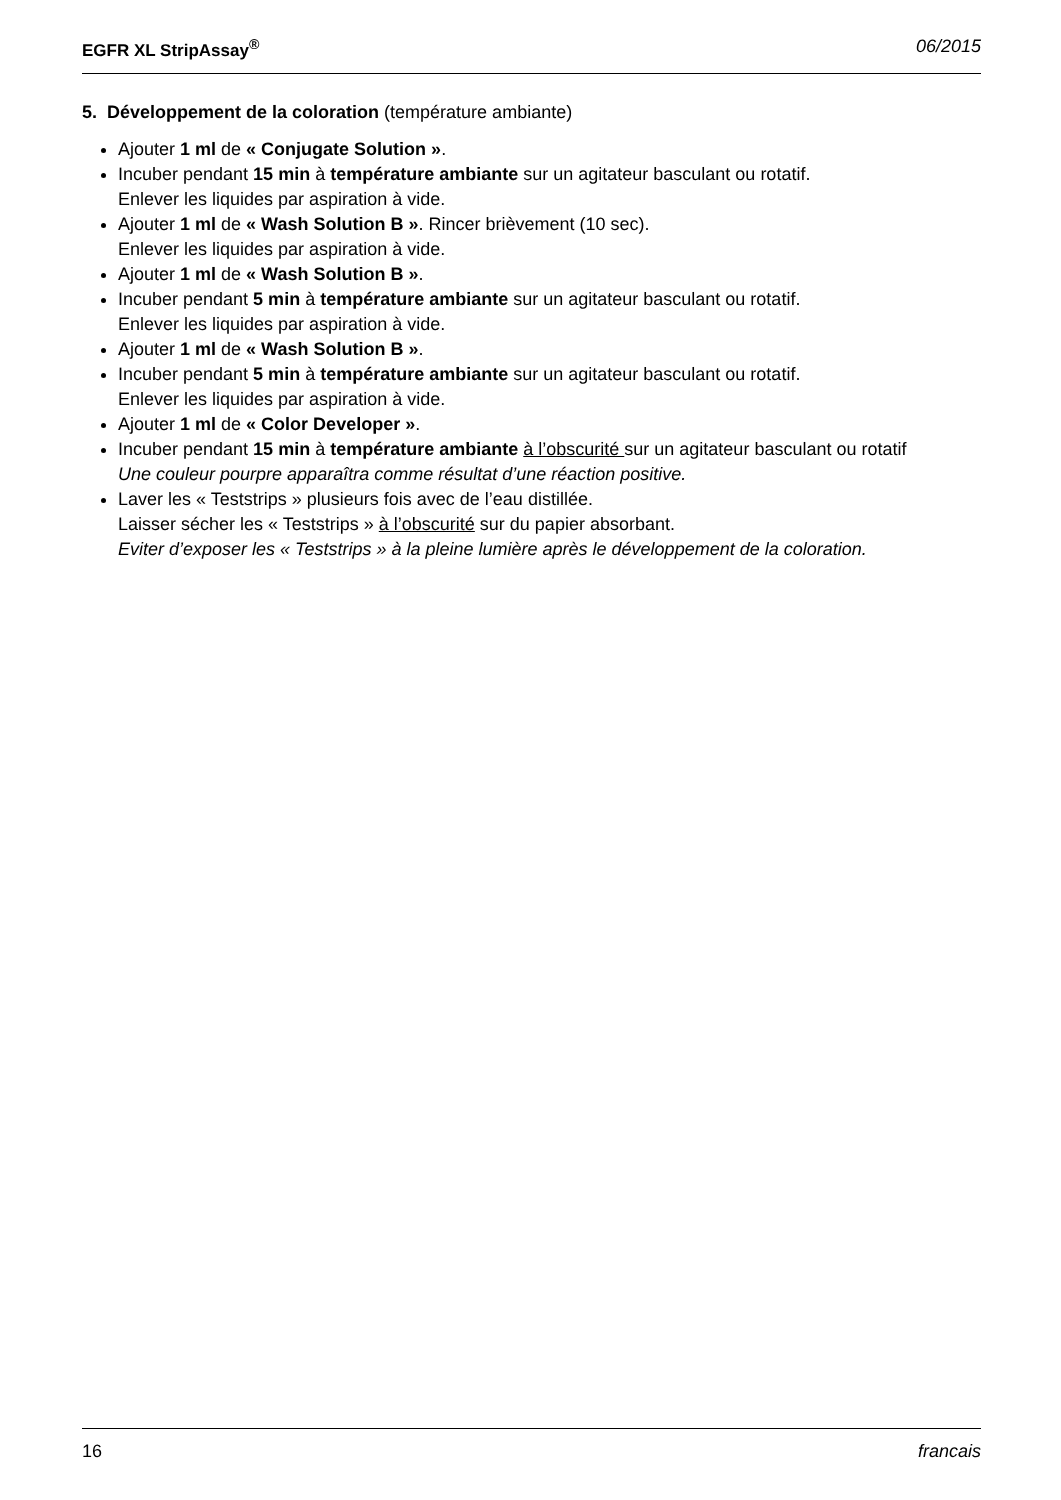EGFR XL StripAssay<sup>®</sup> 06/2015
5. Développement de la coloration (température ambiante)
Ajouter 1 ml de « Conjugate Solution ».
Incuber pendant 15 min à température ambiante sur un agitateur basculant ou rotatif.
Enlever les liquides par aspiration à vide.
Ajouter 1 ml de « Wash Solution B ». Rincer brièvement (10 sec).
Enlever les liquides par aspiration à vide.
Ajouter 1 ml de « Wash Solution B ».
Incuber pendant 5 min à température ambiante sur un agitateur basculant ou rotatif.
Enlever les liquides par aspiration à vide.
Ajouter 1 ml de « Wash Solution B ».
Incuber pendant 5 min à température ambiante sur un agitateur basculant ou rotatif.
Enlever les liquides par aspiration à vide.
Ajouter 1 ml de « Color Developer ».
Incuber pendant 15 min à température ambiante à l’obscurité sur un agitateur basculant ou rotatif
Une couleur pourpre apparaîtra comme résultat d’une réaction positive.
Laver les « Teststrips » plusieurs fois avec de l’eau distillée.
Laisser sécher les « Teststrips » à l’obscurité sur du papier absorbant.
Eviter d’exposer les « Teststrips » à la pleine lumière après le développement de la coloration.
16 francais